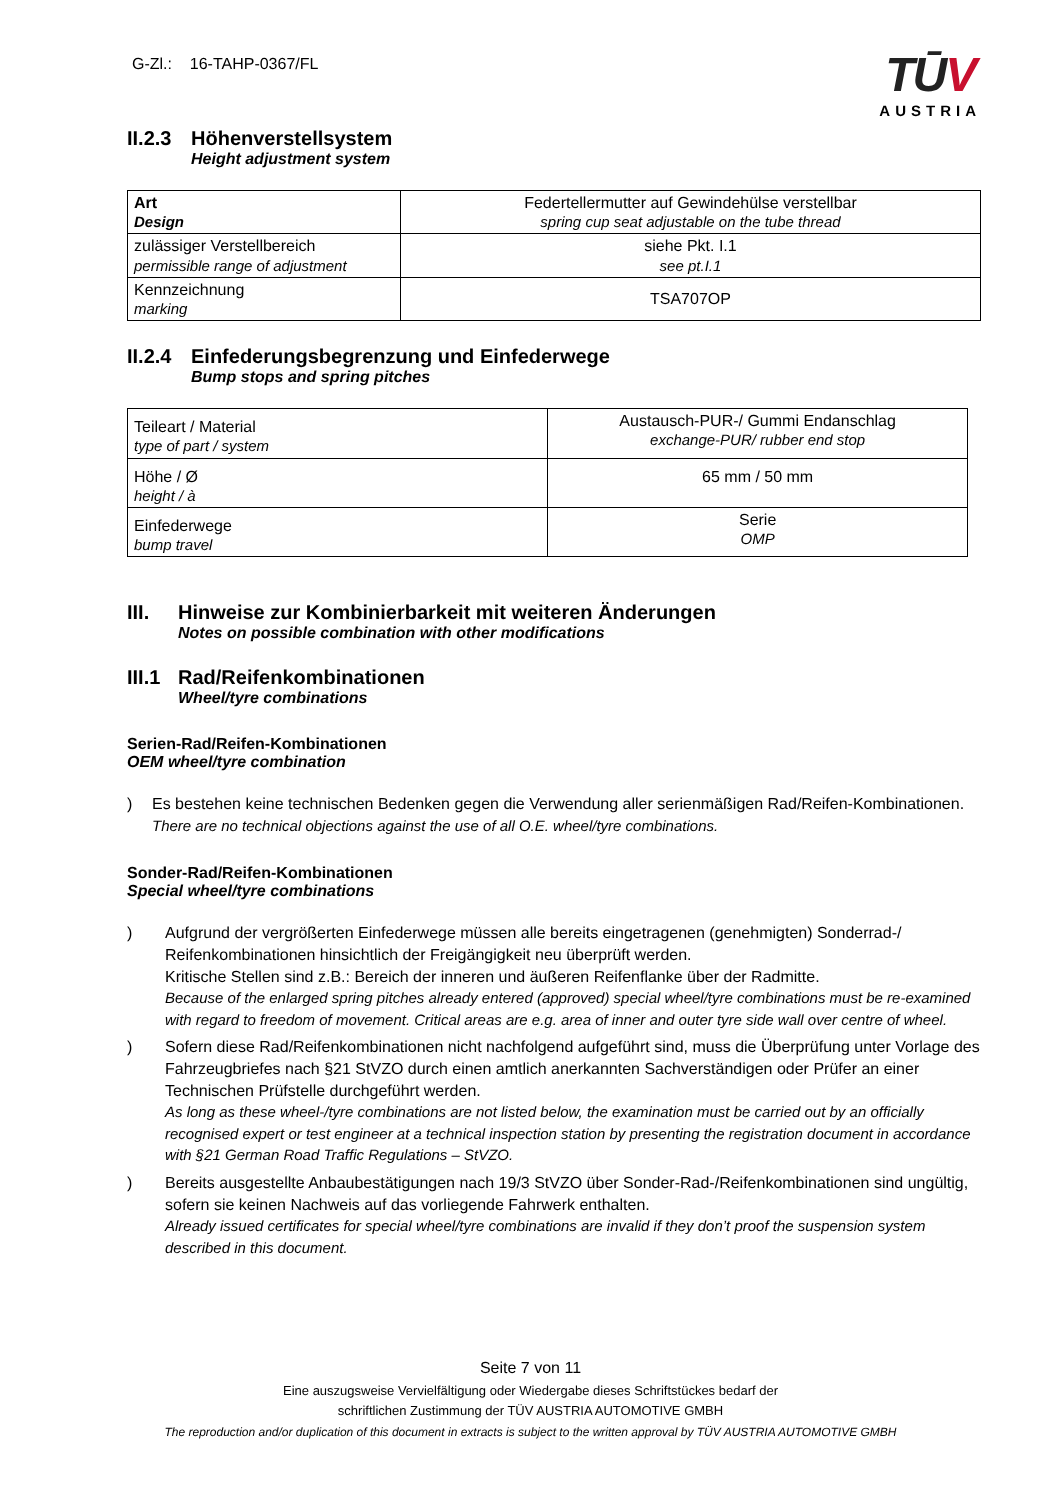G-Zl.: 16-TAHP-0367/FL
TŪV
AUSTRIA
II.2.3 Höhenverstellsystem
Height adjustment system
| Art Design | Federtellermutter auf Gewindehülse verstellbar spring cup seat adjustable on the tube thread |
| zulässiger Verstellbereich permissible range of adjustment | siehe Pkt. I.1 see pt.I.1 |
| Kennzeichnung marking | TSA707OP |
II.2.4 Einfederungsbegrenzung und Einfederwege
Bump stops and spring pitches
| Teileart / Material type of part / system | Austausch-PUR-/ Gummi Endanschlag exchange-PUR/ rubber end stop |
| Höhe / Ø height / à | 65 mm / 50 mm |
| Einfederwege bump travel | Serie OMP |
III. Hinweise zur Kombinierbarkeit mit weiteren Änderungen
Notes on possible combination with other modifications
III.1 Rad/Reifenkombinationen
Wheel/tyre combinations
Serien-Rad/Reifen-Kombinationen
OEM wheel/tyre combination
) Es bestehen keine technischen Bedenken gegen die Verwendung aller serienmäßigen Rad/Reifen-Kombinationen.
There are no technical objections against the use of all O.E. wheel/tyre combinations.
Sonder-Rad/Reifen-Kombinationen
Special wheel/tyre combinations
) Aufgrund der vergrößerten Einfederwege müssen alle bereits eingetragenen (genehmigten) Sonderrad-/ Reifenkombinationen hinsichtlich der Freigängigkeit neu überprüft werden.
Kritische Stellen sind z.B.: Bereich der inneren und äußeren Reifenflanke über der Radmitte.
Because of the enlarged spring pitches already entered (approved) special wheel/tyre combinations must be re-examined with regard to freedom of movement. Critical areas are e.g. area of inner and outer tyre side wall over centre of wheel.
) Sofern diese Rad/Reifenkombinationen nicht nachfolgend aufgeführt sind, muss die Überprüfung unter Vorlage des Fahrzeugbriefes nach §21 StVZO durch einen amtlich anerkannten Sachverständigen oder Prüfer an einer Technischen Prüfstelle durchgeführt werden.
As long as these wheel-/tyre combinations are not listed below, the examination must be carried out by an officially recognised expert or test engineer at a technical inspection station by presenting the registration document in accordance with §21 German Road Traffic Regulations – StVZO.
) Bereits ausgestellte Anbaubestätigungen nach 19/3 StVZO über Sonder-Rad-/Reifenkombinationen sind ungültig, sofern sie keinen Nachweis auf das vorliegende Fahrwerk enthalten.
Already issued certificates for special wheel/tyre combinations are invalid if they don’t proof the suspension system described in this document.
Seite 7 von 11
Eine auszugsweise Vervielfältigung oder Wiedergabe dieses Schriftstückes bedarf der
schriftlichen Zustimmung der TÜV AUSTRIA AUTOMOTIVE GMBH
The reproduction and/or duplication of this document in extracts is subject to the written approval by TÜV AUSTRIA AUTOMOTIVE GMBH